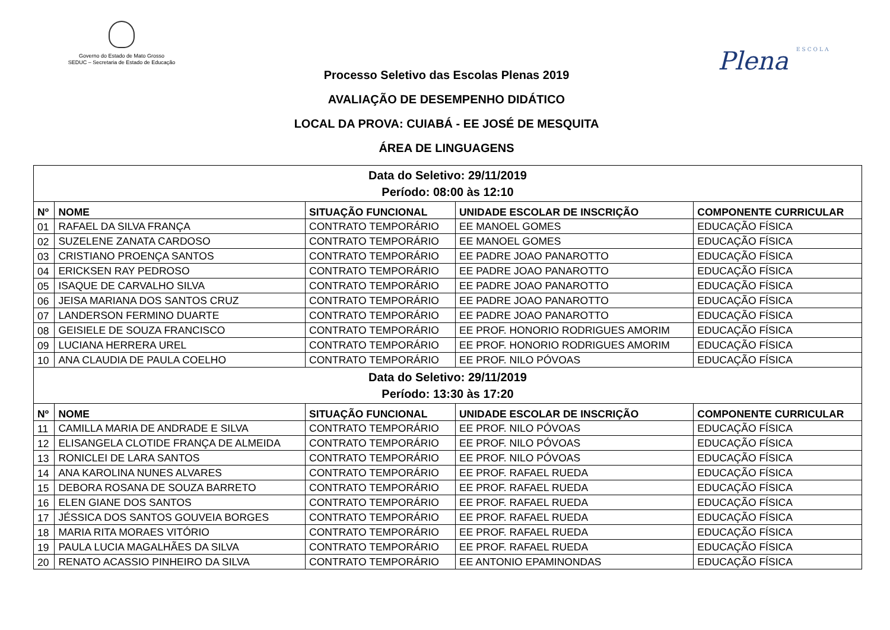Governo do Estado de Mato Grosso
SEDUC – Secretaria de Estado de Educação
Plena ESCOLA
Processo Seletivo das Escolas Plenas 2019
AVALIAÇÃO DE DESEMPENHO DIDÁTICO
LOCAL DA PROVA: CUIABÁ - EE JOSÉ DE MESQUITA
ÁREA DE LINGUAGENS
| Data do Seletivo: 29/11/2019 Período: 08:00 às 12:10 | | | | |
| Nº | NOME | SITUAÇÃO FUNCIONAL | UNIDADE ESCOLAR DE INSCRIÇÃO | COMPONENTE CURRICULAR |
| 01 | RAFAEL DA SILVA FRANÇA | CONTRATO TEMPORÁRIO | EE MANOEL GOMES | EDUCAÇÃO FÍSICA |
| 02 | SUZELENE ZANATA CARDOSO | CONTRATO TEMPORÁRIO | EE MANOEL GOMES | EDUCAÇÃO FÍSICA |
| 03 | CRISTIANO PROENÇA SANTOS | CONTRATO TEMPORÁRIO | EE PADRE JOAO PANAROTTO | EDUCAÇÃO FÍSICA |
| 04 | ERICKSEN RAY PEDROSO | CONTRATO TEMPORÁRIO | EE PADRE JOAO PANAROTTO | EDUCAÇÃO FÍSICA |
| 05 | ISAQUE DE CARVALHO SILVA | CONTRATO TEMPORÁRIO | EE PADRE JOAO PANAROTTO | EDUCAÇÃO FÍSICA |
| 06 | JEISA MARIANA DOS SANTOS CRUZ | CONTRATO TEMPORÁRIO | EE PADRE JOAO PANAROTTO | EDUCAÇÃO FÍSICA |
| 07 | LANDERSON FERMINO DUARTE | CONTRATO TEMPORÁRIO | EE PADRE JOAO PANAROTTO | EDUCAÇÃO FÍSICA |
| 08 | GEISIELE DE SOUZA FRANCISCO | CONTRATO TEMPORÁRIO | EE PROF. HONORIO RODRIGUES AMORIM | EDUCAÇÃO FÍSICA |
| 09 | LUCIANA HERRERA UREL | CONTRATO TEMPORÁRIO | EE PROF. HONORIO RODRIGUES AMORIM | EDUCAÇÃO FÍSICA |
| 10 | ANA CLAUDIA DE PAULA COELHO | CONTRATO TEMPORÁRIO | EE PROF. NILO PÓVOAS | EDUCAÇÃO FÍSICA |
| Data do Seletivo: 29/11/2019 Período: 13:30 às 17:20 | | | | |
| Nº | NOME | SITUAÇÃO FUNCIONAL | UNIDADE ESCOLAR DE INSCRIÇÃO | COMPONENTE CURRICULAR |
| 11 | CAMILLA MARIA DE ANDRADE E SILVA | CONTRATO TEMPORÁRIO | EE PROF. NILO PÓVOAS | EDUCAÇÃO FÍSICA |
| 12 | ELISANGELA CLOTIDE FRANÇA DE ALMEIDA | CONTRATO TEMPORÁRIO | EE PROF. NILO PÓVOAS | EDUCAÇÃO FÍSICA |
| 13 | RONICLEI DE LARA SANTOS | CONTRATO TEMPORÁRIO | EE PROF. NILO PÓVOAS | EDUCAÇÃO FÍSICA |
| 14 | ANA KAROLINA NUNES ALVARES | CONTRATO TEMPORÁRIO | EE PROF. RAFAEL RUEDA | EDUCAÇÃO FÍSICA |
| 15 | DEBORA ROSANA DE SOUZA BARRETO | CONTRATO TEMPORÁRIO | EE PROF. RAFAEL RUEDA | EDUCAÇÃO FÍSICA |
| 16 | ELEN GIANE DOS SANTOS | CONTRATO TEMPORÁRIO | EE PROF. RAFAEL RUEDA | EDUCAÇÃO FÍSICA |
| 17 | JÉSSICA DOS SANTOS GOUVEIA BORGES | CONTRATO TEMPORÁRIO | EE PROF. RAFAEL RUEDA | EDUCAÇÃO FÍSICA |
| 18 | MARIA RITA MORAES VITÓRIO | CONTRATO TEMPORÁRIO | EE PROF. RAFAEL RUEDA | EDUCAÇÃO FÍSICA |
| 19 | PAULA LUCIA MAGALHÃES DA SILVA | CONTRATO TEMPORÁRIO | EE PROF. RAFAEL RUEDA | EDUCAÇÃO FÍSICA |
| 20 | RENATO ACASSIO PINHEIRO DA SILVA | CONTRATO TEMPORÁRIO | EE ANTONIO EPAMINONDAS | EDUCAÇÃO FÍSICA |